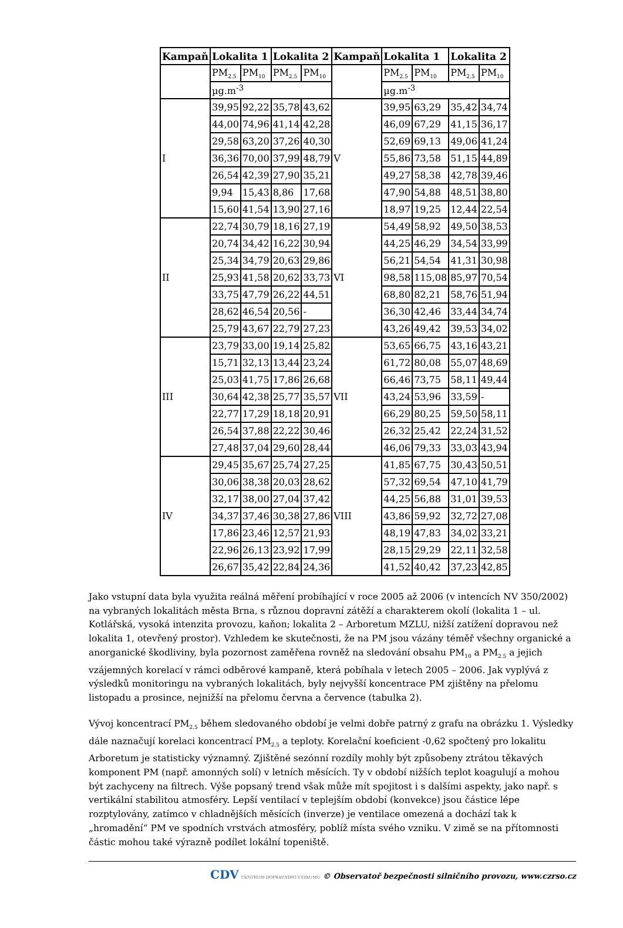| Kampaň | Lokalita 1 | | Lokalita 2 | | Kampaň | Lokalita 1 | | Lokalita 2 | |
| --- | --- | --- | --- | --- | --- | --- | --- | --- | --- |
| | PM<sub>2.5</sub> | PM<sub>10</sub> | PM<sub>2.5</sub> | PM<sub>10</sub> | | PM<sub>2.5</sub> | PM<sub>10</sub> | PM<sub>2.5</sub> | PM<sub>10</sub> |
| | µg.m<sup>-3</sup> | | | | | µg.m<sup>-3</sup> | | | |
| I | 39,95 | 92,22 | 35,78 | 43,62 | V | 39,95 | 63,29 | 35,42 | 34,74 |
| | 44,00 | 74,96 | 41,14 | 42,28 | | 46,09 | 67,29 | 41,15 | 36,17 |
| | 29,58 | 63,20 | 37,26 | 40,30 | | 52,69 | 69,13 | 49,06 | 41,24 |
| | 36,36 | 70,00 | 37,99 | 48,79 | | 55,86 | 73,58 | 51,15 | 44,89 |
| | 26,54 | 42,39 | 27,90 | 35,21 | | 49,27 | 58,38 | 42,78 | 39,46 |
| | 9,94 | 15,43 | 8,86 | 17,68 | | 47,90 | 54,88 | 48,51 | 38,80 |
| | 15,60 | 41,54 | 13,90 | 27,16 | | 18,97 | 19,25 | 12,44 | 22,54 |
| II | 22,74 | 30,79 | 18,16 | 27,19 | VI | 54,49 | 58,92 | 49,50 | 38,53 |
| | 20,74 | 34,42 | 16,22 | 30,94 | | 44,25 | 46,29 | 34,54 | 33,99 |
| | 25,34 | 34,79 | 20,63 | 29,86 | | 56,21 | 54,54 | 41,31 | 30,98 |
| | 25,93 | 41,58 | 20,62 | 33,73 | | 98,58 | 115,08 | 85,97 | 70,54 |
| | 33,75 | 47,79 | 26,22 | 44,51 | | 68,80 | 82,21 | 58,76 | 51,94 |
| | 28,62 | 46,54 | 20,56 | - | | 36,30 | 42,46 | 33,44 | 34,74 |
| | 25,79 | 43,67 | 22,79 | 27,23 | | 43,26 | 49,42 | 39,53 | 34,02 |
| III | 23,79 | 33,00 | 19,14 | 25,82 | VII | 53,65 | 66,75 | 43,16 | 43,21 |
| | 15,71 | 32,13 | 13,44 | 23,24 | | 61,72 | 80,08 | 55,07 | 48,69 |
| | 25,03 | 41,75 | 17,86 | 26,68 | | 66,46 | 73,75 | 58,11 | 49,44 |
| | 30,64 | 42,38 | 25,77 | 35,57 | | 43,24 | 53,96 | 33,59 | - |
| | 22,77 | 17,29 | 18,18 | 20,91 | | 66,29 | 80,25 | 59,50 | 58,11 |
| | 26,54 | 37,88 | 22,22 | 30,46 | | 26,32 | 25,42 | 22,24 | 31,52 |
| | 27,48 | 37,04 | 29,60 | 28,44 | | 46,06 | 79,33 | 33,03 | 43,94 |
| IV | 29,45 | 35,67 | 25,74 | 27,25 | VIII | 41,85 | 67,75 | 30,43 | 50,51 |
| | 30,06 | 38,38 | 20,03 | 28,62 | | 57,32 | 69,54 | 47,10 | 41,79 |
| | 32,17 | 38,00 | 27,04 | 37,42 | | 44,25 | 56,88 | 31,01 | 39,53 |
| | 34,37 | 37,46 | 30,38 | 27,86 | | 43,86 | 59,92 | 32,72 | 27,08 |
| | 17,86 | 23,46 | 12,57 | 21,93 | | 48,19 | 47,83 | 34,02 | 33,21 |
| | 22,96 | 26,13 | 23,92 | 17,99 | | 28,15 | 29,29 | 22,11 | 32,58 |
| | 26,67 | 35,42 | 22,84 | 24,36 | | 41,52 | 40,42 | 37,23 | 42,85 |
Jako vstupní data byla využita reálná měření probíhající v roce 2005 až 2006 (v intencích NV 350/2002) na vybraných lokalitách města Brna, s různou dopravní zátěží a charakterem okolí (lokalita 1 – ul. Kotlářská, vysoká intenzita provozu, kaňon; lokalita 2 – Arboretum MZLU, nižší zatížení dopravou než lokalita 1, otevřený prostor). Vzhledem ke skutečnosti, že na PM jsou vázány téměř všechny organické a anorganické škodliviny, byla pozornost zaměřena rovněž na sledování obsahu PM<sub>10</sub> a PM<sub>2.5</sub> a jejich vzájemných korelací v rámci odběrové kampaně, která pobíhala v letech 2005 – 2006. Jak vyplývá z výsledků monitoringu na vybraných lokalitách, byly nejvyšší koncentrace PM zjištěny na přelomu listopadu a prosince, nejnižší na přelomu června a července (tabulka 2).
Vývoj koncentrací PM<sub>2.5</sub> během sledovaného období je velmi dobře patrný z grafu na obrázku 1. Výsledky dále naznačují korelaci koncentrací PM<sub>2.5</sub> a teploty. Korelační koeficient -0,62 spočtený pro lokalitu Arboretum je statisticky významný. Zjištěné sezónní rozdíly mohly být způsobeny ztrátou těkavých komponent PM (např. amonných solí) v letních měsících. Ty v období nižších teplot koagulují a mohou být zachyceny na filtrech. Výše popsaný trend však může mít spojitost i s dalšími aspekty, jako např. s vertikální stabilitou atmosféry. Lepší ventilací v teplejším období (konvekce) jsou částice lépe rozptylovány, zatímco v chladnějších měsících (inverze) je ventilace omezená a dochází tak k „hromadění“ PM ve spodních vrstvách atmosféry, poblíž místa svého vzniku. V zimě se na přítomnosti částic mohou také výrazně podílet lokální topeniště.
CDV CENTRUM DOPRAVNÍHO VÝZKUMU © Observatoř bezpečnosti silničního provozu, www.czrso.cz